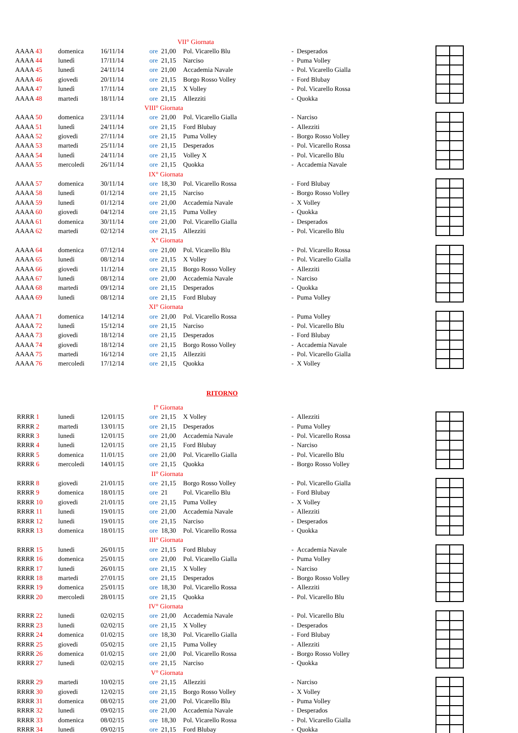| | | | VII° Giornata | | | | | | |
| AAAA 43 | domenica | 16/11/14 | ore | 21,00 | Pol. Vicarello Blu | - | Desperados | | |
| AAAA 44 | lunedì | 17/11/14 | ore | 21,15 | Narciso | - | Puma Volley | | |
| AAAA 45 | lunedì | 24/11/14 | ore | 21,00 | Accademia Navale | - | Pol. Vicarello Gialla | | |
| AAAA 46 | giovedi | 20/11/14 | ore | 21,15 | Borgo Rosso Volley | - | Ford Blubay | | |
| AAAA 47 | lunedì | 17/11/14 | ore | 21,15 | X Volley | - | Pol. Vicarello Rossa | | |
| AAAA 48 | martedi | 18/11/14 | ore | 21,15 | Allezziti | - | Quokka | | |
| | | VIII° Giornata | | | | | | | |
| AAAA 50 | domenica | 23/11/14 | ore | 21,00 | Pol. Vicarello Gialla | - | Narciso | | |
| AAAA 51 | lunedì | 24/11/14 | ore | 21,15 | Ford Blubay | - | Allezziti | | |
| AAAA 52 | giovedi | 27/11/14 | ore | 21,15 | Puma Volley | - | Borgo Rosso Volley | | |
| AAAA 53 | martedi | 25/11/14 | ore | 21,15 | Desperados | - | Pol. Vicarello Rossa | | |
| AAAA 54 | lunedì | 24/11/14 | ore | 21,15 | Volley X | - | Pol. Vicarello Blu | | |
| AAAA 55 | mercoledi | 26/11/14 | ore | 21,15 | Quokka | - | Accademia Navale | | |
| | | IX° Giornata | | | | | | | |
| AAAA 57 | domenica | 30/11/14 | ore | 18,30 | Pol. Vicarello Rossa | - | Ford Blubay | | |
| AAAA 58 | lunedì | 01/12/14 | ore | 21,15 | Narciso | - | Borgo Rosso Volley | | |
| AAAA 59 | lunedì | 01/12/14 | ore | 21,00 | Accademia Navale | - | X Volley | | |
| AAAA 60 | giovedi | 04/12/14 | ore | 21,15 | Puma Volley | - | Quokka | | |
| AAAA 61 | domenica | 30/11/14 | ore | 21,00 | Pol. Vicarello Gialla | - | Desperados | | |
| AAAA 62 | martedi | 02/12/14 | ore | 21,15 | Allezziti | - | Pol. Vicarello Blu | | |
| | | X° Giornata | | | | | | | |
| AAAA 64 | domenica | 07/12/14 | ore | 21,00 | Pol. Vicarello Blu | - | Pol. Vicarello Rossa | | |
| AAAA 65 | lunedi | 08/12/14 | ore | 21,15 | X Volley | - | Pol. Vicarello Gialla | | |
| AAAA 66 | giovedi | 11/12/14 | ore | 21,15 | Borgo Rosso Volley | - | Allezziti | | |
| AAAA 67 | lunedi | 08/12/14 | ore | 21,00 | Accademia Navale | - | Narciso | | |
| AAAA 68 | martedi | 09/12/14 | ore | 21,15 | Desperados | - | Quokka | | |
| AAAA 69 | lunedi | 08/12/14 | ore | 21,15 | Ford Blubay | - | Puma Volley | | |
| | | XI° Giornata | | | | | | | |
| AAAA 71 | domenica | 14/12/14 | ore | 21,00 | Pol. Vicarello Rossa | - | Puma Volley | | |
| AAAA 72 | lunedì | 15/12/14 | ore | 21,15 | Narciso | - | Pol. Vicarello Blu | | |
| AAAA 73 | giovedi | 18/12/14 | ore | 21,15 | Desperados | - | Ford Blubay | | |
| AAAA 74 | giovedi | 18/12/14 | ore | 21,15 | Borgo Rosso Volley | - | Accademia Navale | | |
| AAAA 75 | martedi | 16/12/14 | ore | 21,15 | Allezziti | - | Pol. Vicarello Gialla | | |
| AAAA 76 | mercoledi | 17/12/14 | ore | 21,15 | Quokka | - | X Volley | | |
| RITORNO | | | | | | | | | |
| | | I° Giornata | | | | | | | |
| RRRR 1 | lunedi | 12/01/15 | ore | 21,15 | X Volley | - | Allezziti | | |
| RRRR 2 | martedi | 13/01/15 | ore | 21,15 | Desperados | - | Puma Volley | | |
| RRRR 3 | lunedi | 12/01/15 | ore | 21,00 | Accademia Navale | - | Pol. Vicarello Rossa | | |
| RRRR 4 | lunedi | 12/01/15 | ore | 21,15 | Ford Blubay | - | Narciso | | |
| RRRR 5 | domenica | 11/01/15 | ore | 21,00 | Pol. Vicarello Gialla | - | Pol. Vicarello Blu | | |
| RRRR 6 | mercoledi | 14/01/15 | ore | 21,15 | Quokka | - | Borgo Rosso Volley | | |
| | | II° Giornata | | | | | | | |
| RRRR 8 | giovedi | 21/01/15 | ore | 21,15 | Borgo Rosso Volley | - | Pol. Vicarello Gialla | | |
| RRRR 9 | domenica | 18/01/15 | ore | 21 | Pol. Vicarello Blu | - | Ford Blubay | | |
| RRRR 10 | giovedi | 21/01/15 | ore | 21,15 | Puma Volley | - | X Volley | | |
| RRRR 11 | lunedi | 19/01/15 | ore | 21,00 | Accademia Navale | - | Allezziti | | |
| RRRR 12 | lunedi | 19/01/15 | ore | 21,15 | Narciso | - | Desperados | | |
| RRRR 13 | domenica | 18/01/15 | ore | 18,30 | Pol. Vicarello Rossa | - | Quokka | | |
| | | III° Giornata | | | | | | | |
| RRRR 15 | lunedi | 26/01/15 | ore | 21,15 | Ford Blubay | - | Accademia Navale | | |
| RRRR 16 | domenica | 25/01/15 | ore | 21,00 | Pol. Vicarello Gialla | - | Puma Volley | | |
| RRRR 17 | lunedi | 26/01/15 | ore | 21,15 | X Volley | - | Narciso | | |
| RRRR 18 | martedi | 27/01/15 | ore | 21,15 | Desperados | - | Borgo Rosso Volley | | |
| RRRR 19 | domenica | 25/01/15 | ore | 18,30 | Pol. Vicarello Rossa | - | Allezziti | | |
| RRRR 20 | mercoledi | 28/01/15 | ore | 21,15 | Quokka | - | Pol. Vicarello Blu | | |
| | | IV° Giornata | | | | | | | |
| RRRR 22 | lunedi | 02/02/15 | ore | 21,00 | Accademia Navale | - | Pol. Vicarello Blu | | |
| RRRR 23 | lunedi | 02/02/15 | ore | 21,15 | X Volley | - | Desperados | | |
| RRRR 24 | domenica | 01/02/15 | ore | 18,30 | Pol. Vicarello Gialla | - | Ford Blubay | | |
| RRRR 25 | giovedi | 05/02/15 | ore | 21,15 | Puma Volley | - | Allezziti | | |
| RRRR 26 | domenica | 01/02/15 | ore | 21,00 | Pol. Vicarello Rossa | - | Borgo Rosso Volley | | |
| RRRR 27 | lunedi | 02/02/15 | ore | 21,15 | Narciso | - | Quokka | | |
| | | V° Giornata | | | | | | | |
| RRRR 29 | martedi | 10/02/15 | ore | 21,15 | Allezziti | - | Narciso | | |
| RRRR 30 | giovedi | 12/02/15 | ore | 21,15 | Borgo Rosso Volley | - | X Volley | | |
| RRRR 31 | domenica | 08/02/15 | ore | 21,00 | Pol. Vicarello Blu | - | Puma Volley | | |
| RRRR 32 | lunedi | 09/02/15 | ore | 21,00 | Accademia Navale | - | Desperados | | |
| RRRR 33 | domenica | 08/02/15 | ore | 18,30 | Pol. Vicarello Rossa | - | Pol. Vicarello Gialla | | |
| RRRR 34 | lunedi | 09/02/15 | ore | 21,15 | Ford Blubay | - | Quokka | | |